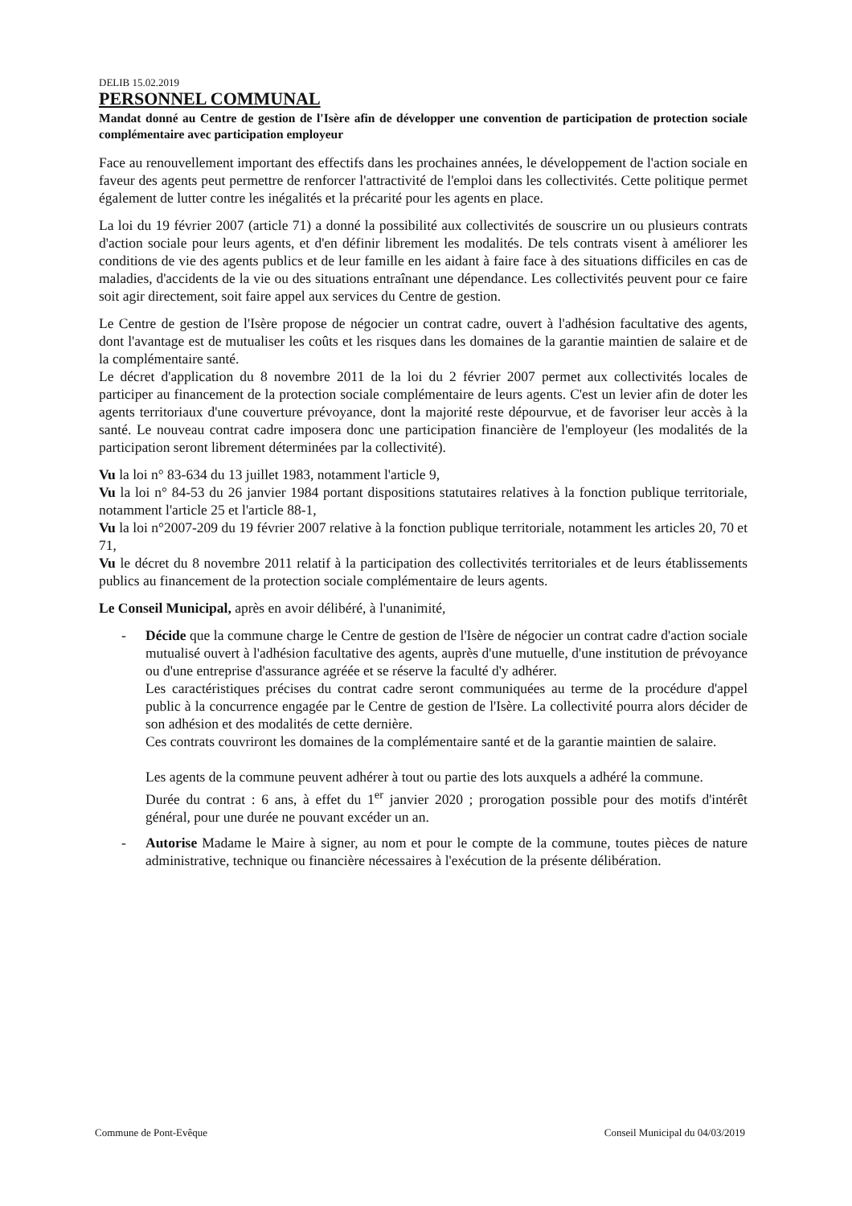DELIB 15.02.2019
PERSONNEL COMMUNAL
Mandat donné au Centre de gestion de l'Isère afin de développer une convention de participation de protection sociale complémentaire avec participation employeur
Face au renouvellement important des effectifs dans les prochaines années, le développement de l'action sociale en faveur des agents peut permettre de renforcer l'attractivité de l'emploi dans les collectivités. Cette politique permet également de lutter contre les inégalités et la précarité pour les agents en place.
La loi du 19 février 2007 (article 71) a donné la possibilité aux collectivités de souscrire un ou plusieurs contrats d'action sociale pour leurs agents, et d'en définir librement les modalités. De tels contrats visent à améliorer les conditions de vie des agents publics et de leur famille en les aidant à faire face à des situations difficiles en cas de maladies, d'accidents de la vie ou des situations entraînant une dépendance. Les collectivités peuvent pour ce faire soit agir directement, soit faire appel aux services du Centre de gestion.
Le Centre de gestion de l'Isère propose de négocier un contrat cadre, ouvert à l'adhésion facultative des agents, dont l'avantage est de mutualiser les coûts et les risques dans les domaines de la garantie maintien de salaire et de la complémentaire santé.
Le décret d'application du 8 novembre 2011 de la loi du 2 février 2007 permet aux collectivités locales de participer au financement de la protection sociale complémentaire de leurs agents. C'est un levier afin de doter les agents territoriaux d'une couverture prévoyance, dont la majorité reste dépourvue, et de favoriser leur accès à la santé. Le nouveau contrat cadre imposera donc une participation financière de l'employeur (les modalités de la participation seront librement déterminées par la collectivité).
Vu la loi n° 83-634 du 13 juillet 1983, notamment l'article 9,
Vu la loi n° 84-53 du 26 janvier 1984 portant dispositions statutaires relatives à la fonction publique territoriale, notamment l'article 25 et l'article 88-1,
Vu la loi n°2007-209 du 19 février 2007 relative à la fonction publique territoriale, notamment les articles 20, 70 et 71,
Vu le décret du 8 novembre 2011 relatif à la participation des collectivités territoriales et de leurs établissements publics au financement de la protection sociale complémentaire de leurs agents.
Le Conseil Municipal, après en avoir délibéré, à l'unanimité,
- Décide que la commune charge le Centre de gestion de l'Isère de négocier un contrat cadre d'action sociale mutualisé ouvert à l'adhésion facultative des agents, auprès d'une mutuelle, d'une institution de prévoyance ou d'une entreprise d'assurance agréée et se réserve la faculté d'y adhérer.
Les caractéristiques précises du contrat cadre seront communiquées au terme de la procédure d'appel public à la concurrence engagée par le Centre de gestion de l'Isère. La collectivité pourra alors décider de son adhésion et des modalités de cette dernière.
Ces contrats couvriront les domaines de la complémentaire santé et de la garantie maintien de salaire.
Les agents de la commune peuvent adhérer à tout ou partie des lots auxquels a adhéré la commune.
Durée du contrat : 6 ans, à effet du 1<sup>er</sup> janvier 2020 ; prorogation possible pour des motifs d'intérêt général, pour une durée ne pouvant excéder un an.
- Autorise Madame le Maire à signer, au nom et pour le compte de la commune, toutes pièces de nature administrative, technique ou financière nécessaires à l'exécution de la présente délibération.
Commune de Pont-Evêque Conseil Municipal du 04/03/2019